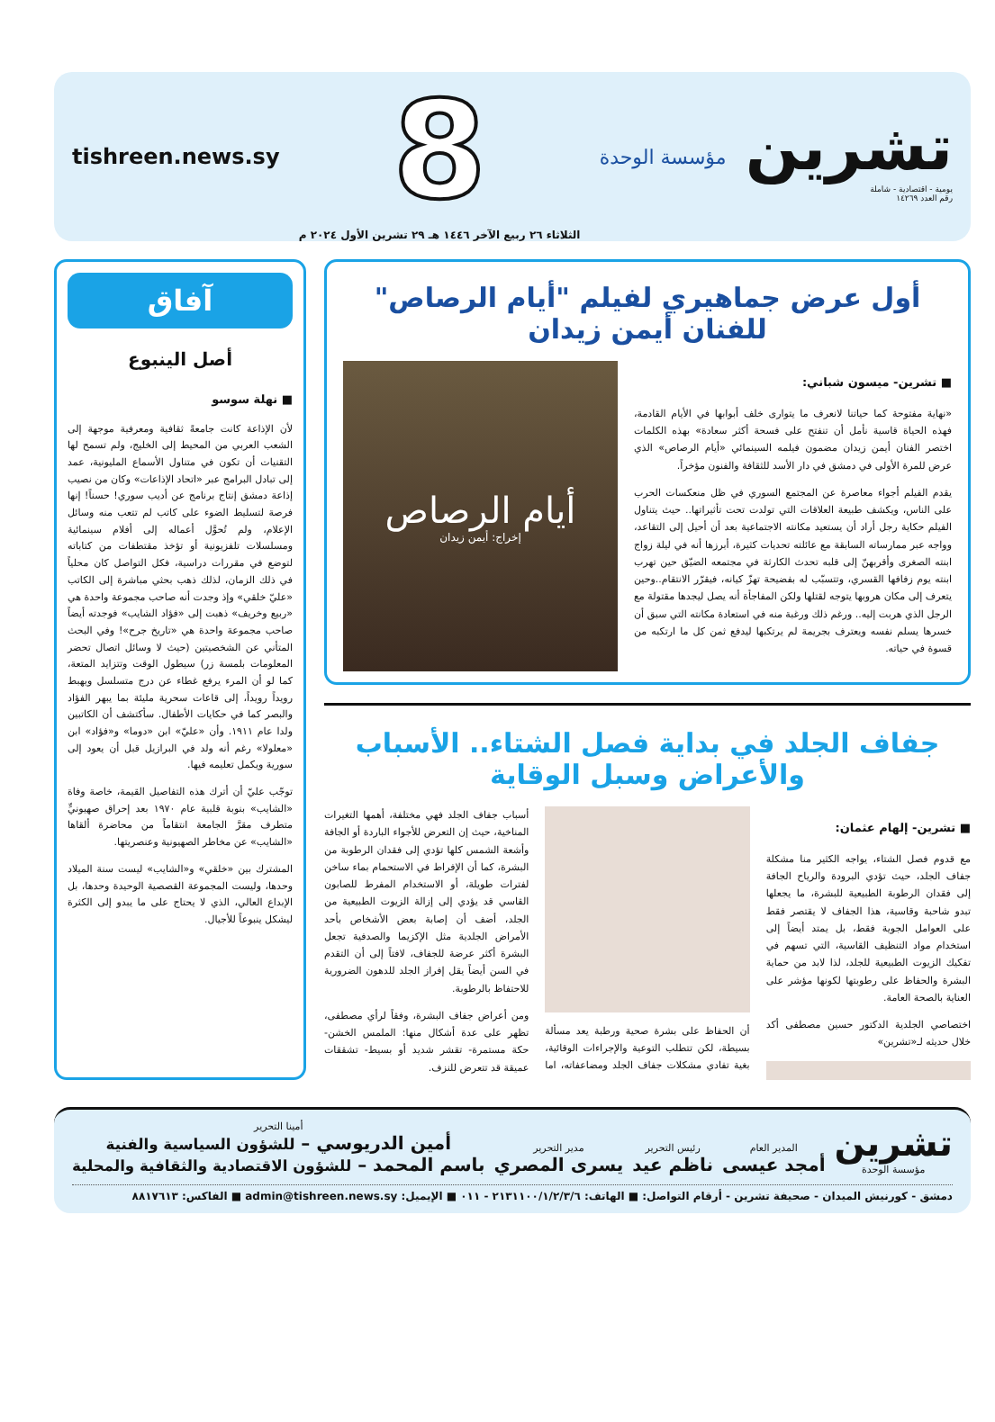تشرين
يومية - اقتصادية - شاملة
رقم العدد ١٤٢٦٩
مؤسسة الوحدة
8
الثلاثاء ٢٦ ربيع الآخر ١٤٤٦ هـ ٢٩ تشرين الأول ٢٠٢٤ م
tishreen.news.sy
أول عرض جماهيري لفيلم "أيام الرصاص" للفنان أيمن زيدان
■ تشرين- ميسون شباني:
«نهاية مفتوحة كما حياتنا لانعرف ما يتوارى خلف أبوابها في الأيام القادمة، فهذه الحياة قاسية نأمل أن تنفتح على فسحة أكثر سعادة» بهذه الكلمات اختصر الفنان أيمن زيدان مضمون فيلمه السينمائي «أيام الرصاص» الذي عرض للمرة الأولى في دمشق في دار الأسد للثقافة والفنون مؤخراً.
يقدم الفيلم أجواء معاصرة عن المجتمع السوري في ظل منعكسات الحرب على الناس، ويكشف طبيعة العلاقات التي تولدت تحت تأثيراتها.. حيث يتناول الفيلم حكاية رجل أراد أن يستعيد مكانته الاجتماعية بعد أن أحيل إلى التقاعد، وواجه عبر ممارساته السابقة مع عائلته تحديات كثيرة، أبرزها أنه في ليلة زواج ابنته الصغرى وأقربهنّ إلى قلبه تحدث الكارثة في مجتمعه الضيّق حين تهرب ابنته يوم زفافها القسري، وتتسبّب له بفضيحة تهزّ كيانه، فيقرّر الانتقام..وحين يتعرف إلى مكان هروبها يتوجه لقتلها ولكن المفاجأة أنه يصل ليجدها مقتولة مع الرجل الذي هربت إليه.. ورغم ذلك ورغبة منه في استعادة مكانته التي سبق أن خسرها يسلم نفسه ويعترف بجريمة لم يرتكبها ليدفع ثمن كل ما ارتكبه من قسوة في حياته.
أيام الرصاص
إخراج: أيمن زيدان
جفاف الجلد في بداية فصل الشتاء.. الأسباب والأعراض وسبل الوقاية
■ تشرين- إلهام عثمان:
مع قدوم فصل الشتاء، يواجه الكثير منا مشكلة جفاف الجلد، حيث تؤدي البرودة والرياح الجافة إلى فقدان الرطوبة الطبيعية للبشرة، ما يجعلها تبدو شاحبة وقاسية، هذا الجفاف لا يقتصر فقط على العوامل الجوية فقط، بل يمتد أيضاً إلى استخدام مواد التنظيف القاسية، التي تسهم في تفكيك الزيوت الطبيعية للجلد، لذا لابد من حماية البشرة والحفاظ على رطوبتها لكونها مؤشر على العناية بالصحة العامة.
اختصاصي الجلدية الدكتور حسين مصطفى أكد خلال حديثه لـ«تشرين»
أن الحفاظ على بشرة صحية ورطبة يعد مسألة بسيطة، لكن تتطلب التوعية والإجراءات الوقائية، بغية تفادي مشكلات جفاف الجلد ومضاعفاته، اما أسباب جفاف الجلد فهي مختلفة، أهمها التغيرات المناخية، حيث إن التعرض للأجواء الباردة أو الجافة وأشعة الشمس كلها تؤدي إلى فقدان الرطوبة من البشرة، كما أن الإفراط في الاستحمام بماء ساخن لفترات طويلة، أو الاستخدام المفرط للصابون القاسي قد يؤدي إلى إزالة الزيوت الطبيعية من الجلد، أضف أن إصابة بعض الأشخاص بأحد الأمراض الجلدية مثل الإكزيما والصدفية تجعل البشرة أكثر عرضة للجفاف، لافتاً إلى أن التقدم في السن أيضاً يقل إفراز الجلد للدهون الضرورية للاحتفاظ بالرطوبة.
ومن أعراض جفاف البشرة، وفقاً لرأي مصطفى، تظهر على عدة أشكال منها: الملمس الخشن- حكة مستمرة- تقشر شديد أو بسيط- تشققات عميقة قد تتعرض للنزف.
آفاق
أصل الينبوع
■ نهلة سوسو
لأن الإذاعة كانت جامعةً ثقافية ومعرفية موجهة إلى الشعب العربي من المحيط إلى الخليج، ولم تسمح لها التقنيات أن تكون في متناول الأسماع المليونية، عمد إلى تبادل البرامج عبر «اتحاد الإذاعات» وكان من نصيب إذاعة دمشق إنتاج برنامج عن أديب سوري! حسناً! إنها فرصة لتسليط الضوء على كاتب لم تتعب منه وسائل الإعلام، ولم تُحوَّل أعماله إلى أفلام سينمائية ومسلسلات تلفزيونية أو تؤخذ مقتطفات من كتاباته لتوضع في مقررات دراسية، فكل التواصل كان محلياً في ذلك الزمان، لذلك ذهب بحثي مباشرة إلى الكاتب «عليّ خلقي» وإذ وجدت أنه صاحب مجموعة واحدة هي «ربيع وخريف» ذهبت إلى «فؤاد الشايب» فوجدته أيضاً صاحب مجموعة واحدة هي «تاريخ جرح»! وفي البحث المتأني عن الشخصيتين (حيث لا وسائل اتصال تحضر المعلومات بلمسة زر) سيطول الوقت وتتزايد المتعة، كما لو أن المرء يرفع غطاء عن درج متسلسل ويهبط رويداً رويداً، إلى قاعات سحرية مليئة بما يبهر الفؤاد والبصر كما في حكايات الأطفال. سأكتشف أن الكاتبين ولدا عام ١٩١١. وأن «عليّ» ابن «دوما» و«فؤاد» ابن «معلولا» رغم أنه ولد في البرازيل قبل أن يعود إلى سورية ويكمل تعليمه فيها.
توجّب عليّ أن أترك هذه التفاصيل القيمة، خاصة وفاة «الشايب» بنوبة قلبية عام ١٩٧٠ بعد إحراق صهيونيٍّ متطرف مقرَّ الجامعة انتقاماً من محاضرة ألقاها «الشايب» عن مخاطر الصهيونية وعنصريتها.
المشترك بين «خلقي» و«الشايب» ليست سنة الميلاد وحدها، وليست المجموعة القصصية الوحيدة وحدها، بل الإبداع العالي، الذي لا يحتاج على ما يبدو إلى الكثرة ليشكل ينبوعاً للأجيال.
تشرين
مؤسسة الوحدة
المدير العام
أمجد عيسى
رئيس التحرير
ناظم عيد
مدير التحرير
يسرى المصري
أمينا التحرير
أمين الدريوسي – للشؤون السياسية والفنية
باسم المحمد – للشؤون الاقتصادية والثقافية والمحلية
دمشق - كورنيش الميدان - صحيفة تشرين - أرقام التواصل: ■ الهاتف: ٢١٣١١٠٠/١/٢/٣/٦ - ٠١١ ■ الإيميل: admin@tishreen.news.sy ■ الفاكس: ٨٨١٧٦١٣